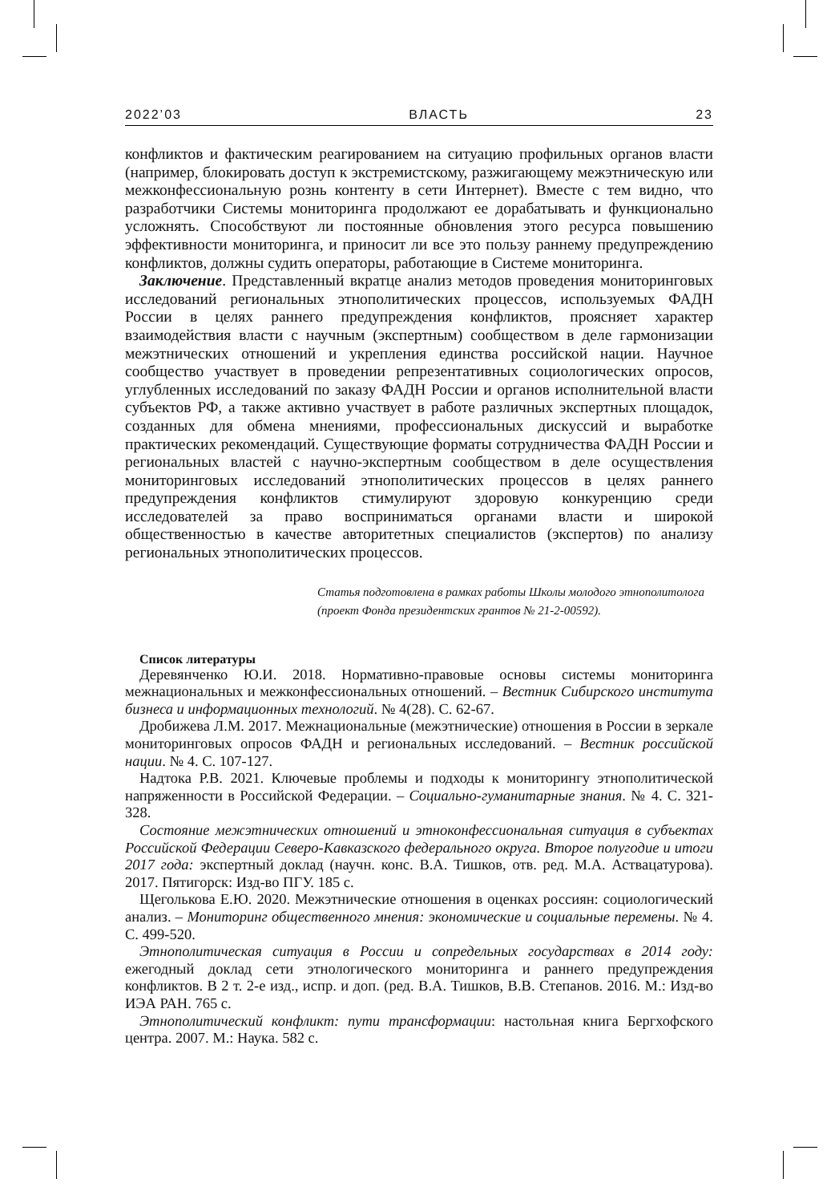2022’03 ВЛАСТЬ 23
конфликтов и фактическим реагированием на ситуацию профильных органов власти (например, блокировать доступ к экстремистскому, разжигающему межэтническую или межконфессиональную рознь контенту в сети Интернет). Вместе с тем видно, что разработчики Системы мониторинга продолжают ее дорабатывать и функционально усложнять. Способствуют ли постоянные обновления этого ресурса повышению эффективности мониторинга, и приносит ли все это пользу раннему предупреждению конфликтов, должны судить операторы, работающие в Системе мониторинга.
Заключение. Представленный вкратце анализ методов проведения мониторинговых исследований региональных этнополитических процессов, используемых ФАДН России в целях раннего предупреждения конфликтов, проясняет характер взаимодействия власти с научным (экспертным) сообществом в деле гармонизации межэтнических отношений и укрепления единства российской нации. Научное сообщество участвует в проведении репрезентативных социологических опросов, углубленных исследований по заказу ФАДН России и органов исполнительной власти субъектов РФ, а также активно участвует в работе различных экспертных площадок, созданных для обмена мнениями, профессиональных дискуссий и выработке практических рекомендаций. Существующие форматы сотрудничества ФАДН России и региональных властей с научно-экспертным сообществом в деле осуществления мониторинговых исследований этнополитических процессов в целях раннего предупреждения конфликтов стимулируют здоровую конкуренцию среди исследователей за право восприниматься органами власти и широкой общественностью в качестве авторитетных специалистов (экспертов) по анализу региональных этнополитических процессов.
Статья подготовлена в рамках работы Школы молодого этнополитолога (проект Фонда президентских грантов № 21-2-00592).
Список литературы
Деревянченко Ю.И. 2018. Нормативно-правовые основы системы мониторинга межнациональных и межконфессиональных отношений. – Вестник Сибирского института бизнеса и информационных технологий. № 4(28). С. 62-67.
Дробижева Л.М. 2017. Межнациональные (межэтнические) отношения в России в зеркале мониторинговых опросов ФАДН и региональных исследований. – Вестник российской нации. № 4. С. 107-127.
Надтока Р.В. 2021. Ключевые проблемы и подходы к мониторингу этнополитической напряженности в Российской Федерации. – Социально-гуманитарные знания. № 4. С. 321-328.
Состояние межэтнических отношений и этноконфессиональная ситуация в субъектах Российской Федерации Северо-Кавказского федерального округа. Второе полугодие и итоги 2017 года: экспертный доклад (научн. конс. В.А. Тишков, отв. ред. М.А. Аствацатурова). 2017. Пятигорск: Изд-во ПГУ. 185 с.
Щеголькова Е.Ю. 2020. Межэтнические отношения в оценках россиян: социологический анализ. – Мониторинг общественного мнения: экономические и социальные перемены. № 4. С. 499-520.
Этнополитическая ситуация в России и сопредельных государствах в 2014 году: ежегодный доклад сети этнологического мониторинга и раннего предупреждения конфликтов. В 2 т. 2-е изд., испр. и доп. (ред. В.А. Тишков, В.В. Степанов. 2016. М.: Изд-во ИЭА РАН. 765 с.
Этнополитический конфликт: пути трансформации: настольная книга Бергхофского центра. 2007. М.: Наука. 582 с.